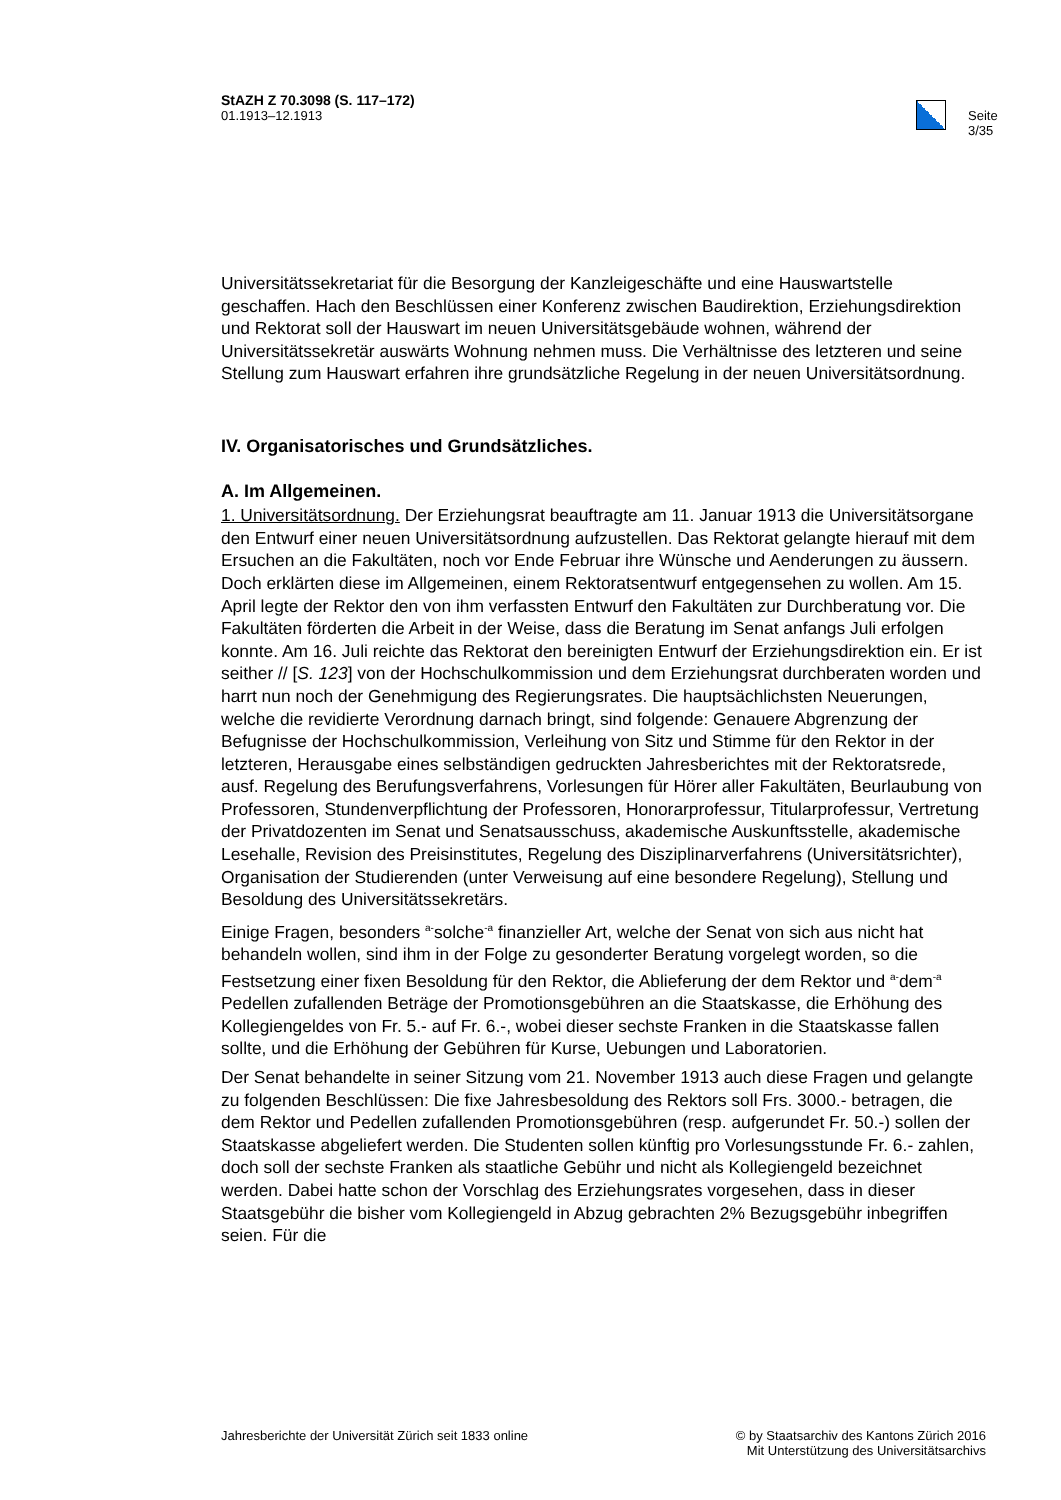StAZH Z 70.3098 (S. 117–172)
01.1913–12.1913
Seite 3/35
Universitätssekretariat für die Besorgung der Kanzleigeschäfte und eine Hauswartstelle geschaffen. Hach den Beschlüssen einer Konferenz zwischen Baudirektion, Erziehungsdirektion und Rektorat soll der Hauswart im neuen Universitätsgebäude wohnen, während der Universitätssekretär auswärts Wohnung nehmen muss. Die Verhältnisse des letzteren und seine Stellung zum Hauswart erfahren ihre grundsätzliche Regelung in der neuen Universitätsordnung.
IV. Organisatorisches und Grundsätzliches.
A. Im Allgemeinen.
1. Universitätsordnung. Der Erziehungsrat beauftragte am 11. Januar 1913 die Universitätsorgane den Entwurf einer neuen Universitätsordnung aufzustellen. Das Rektorat gelangte hierauf mit dem Ersuchen an die Fakultäten, noch vor Ende Februar ihre Wünsche und Aenderungen zu äussern. Doch erklärten diese im Allgemeinen, einem Rektoratsentwurf entgegensehen zu wollen. Am 15. April legte der Rektor den von ihm verfassten Entwurf den Fakultäten zur Durchberatung vor. Die Fakultäten förderten die Arbeit in der Weise, dass die Beratung im Senat anfangs Juli erfolgen konnte. Am 16. Juli reichte das Rektorat den bereinigten Entwurf der Erziehungsdirektion ein. Er ist seither // [S. 123] von der Hochschulkommission und dem Erziehungsrat durchberaten worden und harrt nun noch der Genehmigung des Regierungsrates. Die hauptsächlichsten Neuerungen, welche die revidierte Verordnung darnach bringt, sind folgende: Genauere Abgrenzung der Befugnisse der Hochschulkommission, Verleihung von Sitz und Stimme für den Rektor in der letzteren, Herausgabe eines selbständigen gedruckten Jahresberichtes mit der Rektoratsrede, ausf. Regelung des Berufungsverfahrens, Vorlesungen für Hörer aller Fakultäten, Beurlaubung von Professoren, Stundenverpflichtung der Professoren, Honorarprofessur, Titularprofessur, Vertretung der Privatdozenten im Senat und Senatsausschuss, akademische Auskunftsstelle, akademische Lesehalle, Revision des Preisinstitutes, Regelung des Disziplinarverfahrens (Universitätsrichter), Organisation der Studierenden (unter Verweisung auf eine besondere Regelung), Stellung und Besoldung des Universitätssekretärs.
Einige Fragen, besonders <sup>a-</sup>solche<sup>-a</sup> finanzieller Art, welche der Senat von sich aus nicht hat behandeln wollen, sind ihm in der Folge zu gesonderter Beratung vorgelegt worden, so die Festsetzung einer fixen Besoldung für den Rektor, die Ablieferung der dem Rektor und <sup>a-</sup>dem<sup>-a</sup> Pedellen zufallenden Beträge der Promotionsgebühren an die Staatskasse, die Erhöhung des Kollegiengeldes von Fr. 5.- auf Fr. 6.-, wobei dieser sechste Franken in die Staatskasse fallen sollte, und die Erhöhung der Gebühren für Kurse, Uebungen und Laboratorien.
Der Senat behandelte in seiner Sitzung vom 21. November 1913 auch diese Fragen und gelangte zu folgenden Beschlüssen: Die fixe Jahresbesoldung des Rektors soll Frs. 3000.- betragen, die dem Rektor und Pedellen zufallenden Promotionsgebühren (resp. aufgerundet Fr. 50.-) sollen der Staatskasse abgeliefert werden. Die Studenten sollen künftig pro Vorlesungsstunde Fr. 6.- zahlen, doch soll der sechste Franken als staatliche Gebühr und nicht als Kollegiengeld bezeichnet werden. Dabei hatte schon der Vorschlag des Erziehungsrates vorgesehen, dass in dieser Staatsgebühr die bisher vom Kollegiengeld in Abzug gebrachten 2% Bezugsgebühr inbegriffen seien. Für die
Jahresberichte der Universität Zürich seit 1833 online
© by Staatsarchiv des Kantons Zürich 2016
Mit Unterstützung des Universitätsarchivs